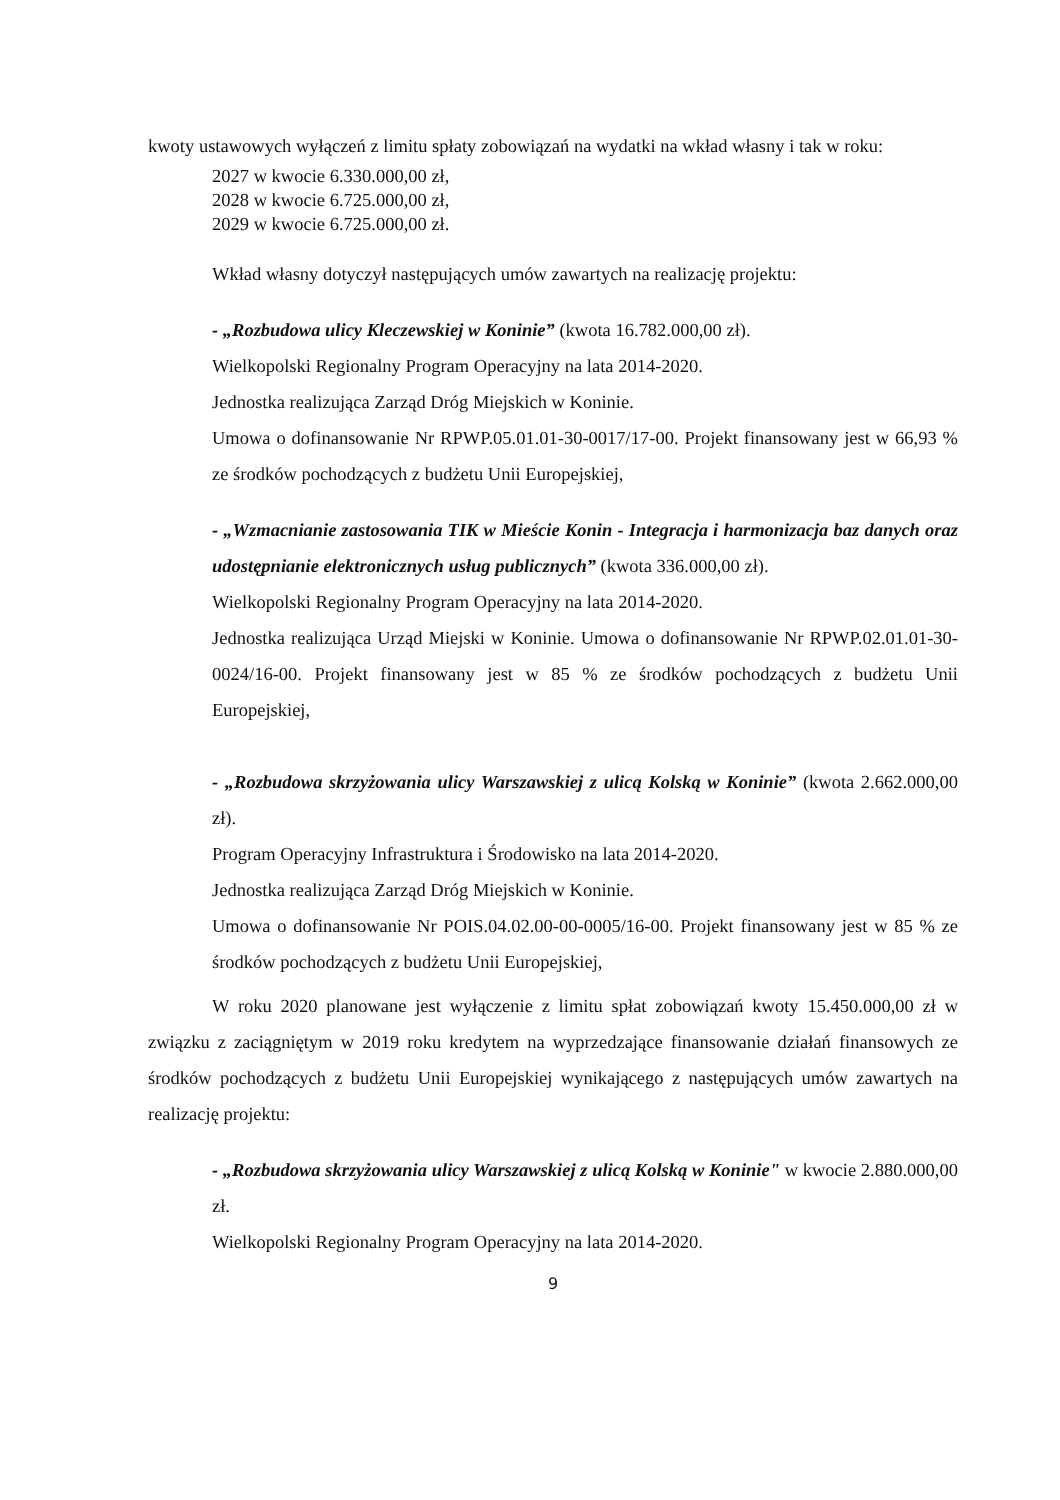kwoty ustawowych wyłączeń z limitu spłaty zobowiązań na wydatki na wkład własny i tak w roku:
2027 w kwocie 6.330.000,00 zł,
2028 w kwocie 6.725.000,00 zł,
2029 w kwocie 6.725.000,00 zł.
Wkład własny dotyczył następujących umów zawartych na realizację projektu:
- „Rozbudowa ulicy Kleczewskiej w Koninie” (kwota 16.782.000,00 zł).
Wielkopolski Regionalny Program Operacyjny na lata 2014-2020.
Jednostka realizująca Zarząd Dróg Miejskich w Koninie.
Umowa o dofinansowanie Nr RPWP.05.01.01-30-0017/17-00. Projekt finansowany jest w 66,93 % ze środków pochodzących z budżetu Unii Europejskiej,
- „Wzmacnianie zastosowania TIK w Mieście Konin - Integracja i harmonizacja baz danych oraz udostępnianie elektronicznych usług publicznych” (kwota 336.000,00 zł).
Wielkopolski Regionalny Program Operacyjny na lata 2014-2020.
Jednostka realizująca Urząd Miejski w Koninie. Umowa o dofinansowanie Nr RPWP.02.01.01-30-0024/16-00. Projekt finansowany jest w 85 % ze środków pochodzących z budżetu Unii Europejskiej,
- „Rozbudowa skrzyżowania ulicy Warszawskiej z ulicą Kolską w Koninie” (kwota 2.662.000,00 zł).
Program Operacyjny Infrastruktura i Środowisko na lata 2014-2020.
Jednostka realizująca Zarząd Dróg Miejskich w Koninie.
Umowa o dofinansowanie Nr POIS.04.02.00-00-0005/16-00. Projekt finansowany jest w 85 % ze środków pochodzących z budżetu Unii Europejskiej,
W roku 2020 planowane jest wyłączenie z limitu spłat zobowiązań kwoty 15.450.000,00 zł w związku z zaciągniętym w 2019 roku kredytem na wyprzedzające finansowanie działań finansowych ze środków pochodzących z budżetu Unii Europejskiej wynikającego z następujących umów zawartych na realizację projektu:
- „Rozbudowa skrzyżowania ulicy Warszawskiej z ulicą Kolską w Koninie" w kwocie 2.880.000,00 zł.
Wielkopolski Regionalny Program Operacyjny na lata 2014-2020.
9